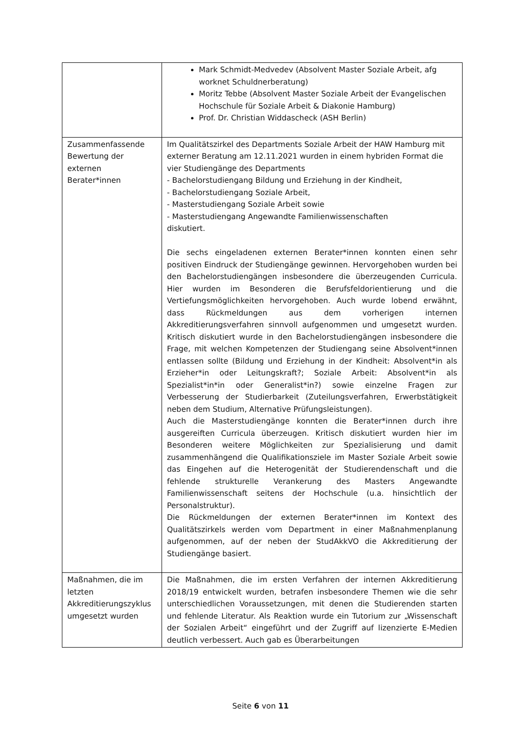| | Mark Schmidt-Medvedev (Absolvent Master Soziale Arbeit, afg worknet Schuldnerberatung) Moritz Tebbe (Absolvent Master Soziale Arbeit der Evangelischen Hochschule für Soziale Arbeit & Diakonie Hamburg) Prof. Dr. Christian Widdascheck (ASH Berlin) |
| Zusammenfassende Bewertung der externen Berater*innen | Im Qualitätszirkel des Departments Soziale Arbeit der HAW Hamburg mit externer Beratung am 12.11.2021 wurden in einem hybriden Format die vier Studiengänge des Departments - Bachelorstudiengang Bildung und Erziehung in der Kindheit, - Bachelorstudiengang Soziale Arbeit, - Masterstudiengang Soziale Arbeit sowie - Masterstudiengang Angewandte Familienwissenschaften diskutiert. Die sechs eingeladenen externen Berater*innen konnten einen sehr positiven Eindruck der Studiengänge gewinnen. Hervorgehoben wurden bei den Bachelorstudiengängen insbesondere die überzeugenden Curricula. Hier wurden im Besonderen die Berufsfeldorientierung und die Vertiefungsmöglichkeiten hervorgehoben. Auch wurde lobend erwähnt, dass Rückmeldungen aus dem vorherigen internen Akkreditierungsverfahren sinnvoll aufgenommen und umgesetzt wurden. Kritisch diskutiert wurde in den Bachelorstudiengängen insbesondere die Frage, mit welchen Kompetenzen der Studiengang seine Absolvent*innen entlassen sollte (Bildung und Erziehung in der Kindheit: Absolvent*in als Erzieher*in oder Leitungskraft?; Soziale Arbeit: Absolvent*in als Spezialist*in*in oder Generalist*in?) sowie einzelne Fragen zur Verbesserung der Studierbarkeit (Zuteilungsverfahren, Erwerbstätigkeit neben dem Studium, Alternative Prüfungsleistungen). Auch die Masterstudiengänge konnten die Berater*innen durch ihre ausgereiften Curricula überzeugen. Kritisch diskutiert wurden hier im Besonderen weitere Möglichkeiten zur Spezialisierung und damit zusammenhängend die Qualifikationsziele im Master Soziale Arbeit sowie das Eingehen auf die Heterogenität der Studierendenschaft und die fehlende strukturelle Verankerung des Masters Angewandte Familienwissenschaft seitens der Hochschule (u.a. hinsichtlich der Personalstruktur). Die Rückmeldungen der externen Berater*innen im Kontext des Qualitätszirkels werden vom Department in einer Maßnahmenplanung aufgenommen, auf der neben der StudAkkVO die Akkreditierung der Studiengänge basiert. |
| Maßnahmen, die im letzten Akkreditierungszyklus umgesetzt wurden | Die Maßnahmen, die im ersten Verfahren der internen Akkreditierung 2018/19 entwickelt wurden, betrafen insbesondere Themen wie die sehr unterschiedlichen Voraussetzungen, mit denen die Studierenden starten und fehlende Literatur. Als Reaktion wurde ein Tutorium zur „Wissenschaft der Sozialen Arbeit“ eingeführt und der Zugriff auf lizenzierte E-Medien deutlich verbessert. Auch gab es Überarbeitungen |
Seite 6 von 11